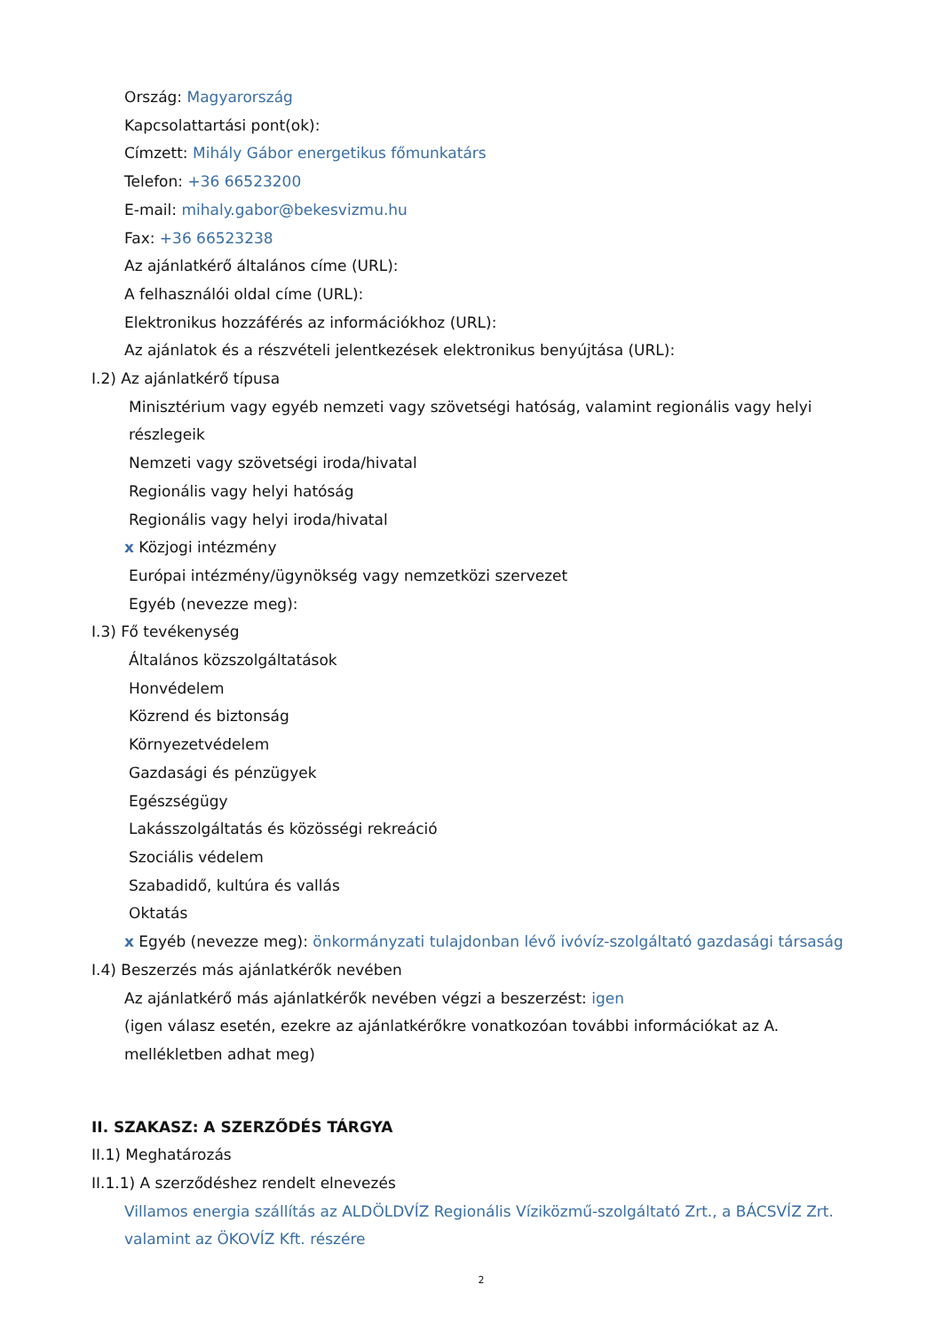Ország: Magyarország
Kapcsolattartási pont(ok):
Címzett: Mihály Gábor energetikus főmunkatárs
Telefon: +36 66523200
E-mail: mihaly.gabor@bekesvizmu.hu
Fax: +36 66523238
Az ajánlatkérő általános címe (URL):
A felhasználói oldal címe (URL):
Elektronikus hozzáférés az információkhoz (URL):
Az ajánlatok és a részvételi jelentkezések elektronikus benyújtása (URL):
I.2) Az ajánlatkérő típusa
Minisztérium vagy egyéb nemzeti vagy szövetségi hatóság, valamint regionális vagy helyi részlegeik
Nemzeti vagy szövetségi iroda/hivatal
Regionális vagy helyi hatóság
Regionális vagy helyi iroda/hivatal
x Közjogi intézmény
Európai intézmény/ügynökség vagy nemzetközi szervezet
Egyéb (nevezze meg):
I.3) Fő tevékenység
Általános közszolgáltatások
Honvédelem
Közrend és biztonság
Környezetvédelem
Gazdasági és pénzügyek
Egészségügy
Lakásszolgáltatás és közösségi rekreáció
Szociális védelem
Szabadidő, kultúra és vallás
Oktatás
x Egyéb (nevezze meg): önkormányzati tulajdonban lévő ivóvíz-szolgáltató gazdasági társaság
I.4) Beszerzés más ajánlatkérők nevében
Az ajánlatkérő más ajánlatkérők nevében végzi a beszerzést: igen
(igen válasz esetén, ezekre az ajánlatkérőkre vonatkozóan további információkat az A. mellékletben adhat meg)
II. SZAKASZ: A SZERZŐDÉS TÁRGYA
II.1) Meghatározás
II.1.1) A szerződéshez rendelt elnevezés
Villamos energia szállítás az ALDÖLDVÍZ Regionális Víziközmű-szolgáltató Zrt., a BÁCSVÍZ Zrt. valamint az ÖKOVÍZ Kft. részére
2